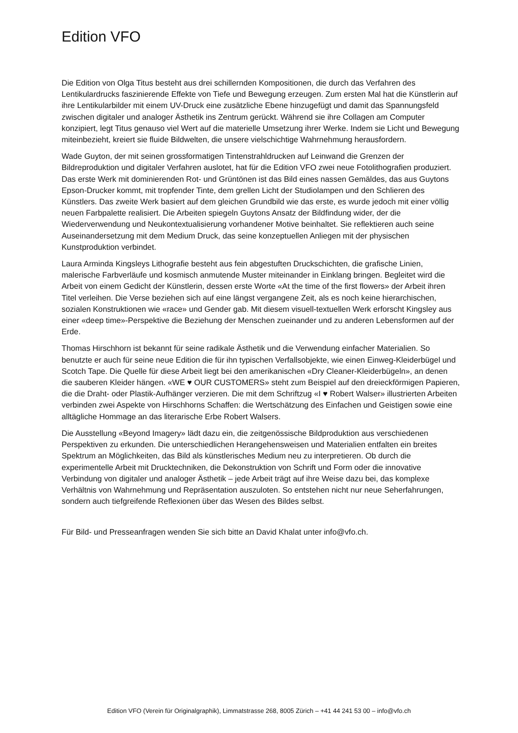Edition VFO
Die Edition von Olga Titus besteht aus drei schillernden Kompositionen, die durch das Verfahren des Lentikulardrucks faszinierende Effekte von Tiefe und Bewegung erzeugen. Zum ersten Mal hat die Künstlerin auf ihre Lentikularbilder mit einem UV-Druck eine zusätzliche Ebene hinzugefügt und damit das Spannungsfeld zwischen digitaler und analoger Ästhetik ins Zentrum gerückt. Während sie ihre Collagen am Computer konzipiert, legt Titus genauso viel Wert auf die materielle Umsetzung ihrer Werke. Indem sie Licht und Bewegung miteinbezieht, kreiert sie fluide Bildwelten, die unsere vielschichtige Wahrnehmung herausfordern.
Wade Guyton, der mit seinen grossformatigen Tintenstrahldrucken auf Leinwand die Grenzen der Bildreproduktion und digitaler Verfahren auslotet, hat für die Edition VFO zwei neue Fotolithografien produziert. Das erste Werk mit dominierenden Rot- und Grüntönen ist das Bild eines nassen Gemäldes, das aus Guytons Epson-Drucker kommt, mit tropfender Tinte, dem grellen Licht der Studiolampen und den Schlieren des Künstlers. Das zweite Werk basiert auf dem gleichen Grundbild wie das erste, es wurde jedoch mit einer völlig neuen Farbpalette realisiert. Die Arbeiten spiegeln Guytons Ansatz der Bildfindung wider, der die Wiederverwendung und Neukontextualisierung vorhandener Motive beinhaltet. Sie reflektieren auch seine Auseinandersetzung mit dem Medium Druck, das seine konzeptuellen Anliegen mit der physischen Kunstproduktion verbindet.
Laura Arminda Kingsleys Lithografie besteht aus fein abgestuften Druckschichten, die grafische Linien, malerische Farbverläufe und kosmisch anmutende Muster miteinander in Einklang bringen. Begleitet wird die Arbeit von einem Gedicht der Künstlerin, dessen erste Worte «At the time of the first flowers» der Arbeit ihren Titel verleihen. Die Verse beziehen sich auf eine längst vergangene Zeit, als es noch keine hierarchischen, sozialen Konstruktionen wie «race» und Gender gab. Mit diesem visuell-textuellen Werk erforscht Kingsley aus einer «deep time»-Perspektive die Beziehung der Menschen zueinander und zu anderen Lebensformen auf der Erde.
Thomas Hirschhorn ist bekannt für seine radikale Ästhetik und die Verwendung einfacher Materialien. So benutzte er auch für seine neue Edition die für ihn typischen Verfallsobjekte, wie einen Einweg-Kleiderbügel und Scotch Tape. Die Quelle für diese Arbeit liegt bei den amerikanischen «Dry Cleaner-Kleiderbügeln», an denen die sauberen Kleider hängen. «WE ♥ OUR CUSTOMERS» steht zum Beispiel auf den dreieckförmigen Papieren, die die Draht- oder Plastik-Aufhänger verzieren. Die mit dem Schriftzug «I ♥ Robert Walser» illustrierten Arbeiten verbinden zwei Aspekte von Hirschhorns Schaffen: die Wertschätzung des Einfachen und Geistigen sowie eine alltägliche Hommage an das literarische Erbe Robert Walsers.
Die Ausstellung «Beyond Imagery» lädt dazu ein, die zeitgenössische Bildproduktion aus verschiedenen Perspektiven zu erkunden. Die unterschiedlichen Herangehensweisen und Materialien entfalten ein breites Spektrum an Möglichkeiten, das Bild als künstlerisches Medium neu zu interpretieren. Ob durch die experimentelle Arbeit mit Drucktechniken, die Dekonstruktion von Schrift und Form oder die innovative Verbindung von digitaler und analoger Ästhetik – jede Arbeit trägt auf ihre Weise dazu bei, das komplexe Verhältnis von Wahrnehmung und Repräsentation auszuloten. So entstehen nicht nur neue Seherfahrungen, sondern auch tiefgreifende Reflexionen über das Wesen des Bildes selbst.
Für Bild- und Presseanfragen wenden Sie sich bitte an David Khalat unter info@vfo.ch.
Edition VFO (Verein für Originalgraphik), Limmatstrasse 268, 8005 Zürich – +41 44 241 53 00 – info@vfo.ch